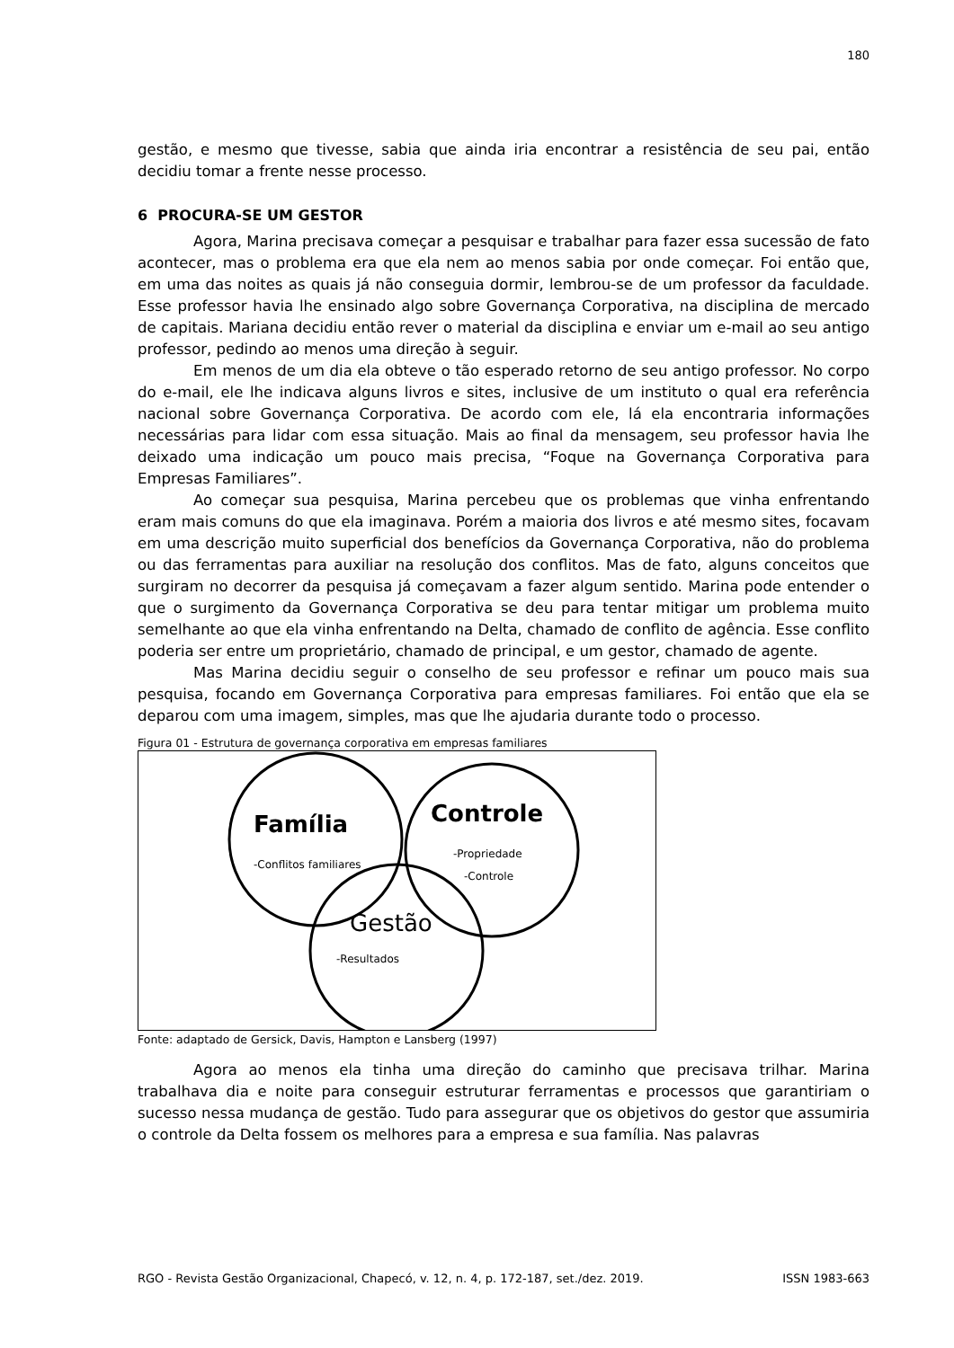180
gestão, e mesmo que tivesse, sabia que ainda iria encontrar a resistência de seu pai, então decidiu tomar a frente nesse processo.
6 PROCURA-SE UM GESTOR
Agora, Marina precisava começar a pesquisar e trabalhar para fazer essa sucessão de fato acontecer, mas o problema era que ela nem ao menos sabia por onde começar. Foi então que, em uma das noites as quais já não conseguia dormir, lembrou-se de um professor da faculdade. Esse professor havia lhe ensinado algo sobre Governança Corporativa, na disciplina de mercado de capitais. Mariana decidiu então rever o material da disciplina e enviar um e-mail ao seu antigo professor, pedindo ao menos uma direção à seguir.
Em menos de um dia ela obteve o tão esperado retorno de seu antigo professor. No corpo do e-mail, ele lhe indicava alguns livros e sites, inclusive de um instituto o qual era referência nacional sobre Governança Corporativa. De acordo com ele, lá ela encontraria informações necessárias para lidar com essa situação. Mais ao final da mensagem, seu professor havia lhe deixado uma indicação um pouco mais precisa, “Foque na Governança Corporativa para Empresas Familiares”.
Ao começar sua pesquisa, Marina percebeu que os problemas que vinha enfrentando eram mais comuns do que ela imaginava. Porém a maioria dos livros e até mesmo sites, focavam em uma descrição muito superficial dos benefícios da Governança Corporativa, não do problema ou das ferramentas para auxiliar na resolução dos conflitos. Mas de fato, alguns conceitos que surgiram no decorrer da pesquisa já começavam a fazer algum sentido. Marina pode entender o que o surgimento da Governança Corporativa se deu para tentar mitigar um problema muito semelhante ao que ela vinha enfrentando na Delta, chamado de conflito de agência. Esse conflito poderia ser entre um proprietário, chamado de principal, e um gestor, chamado de agente.
Mas Marina decidiu seguir o conselho de seu professor e refinar um pouco mais sua pesquisa, focando em Governança Corporativa para empresas familiares. Foi então que ela se deparou com uma imagem, simples, mas que lhe ajudaria durante todo o processo.
Figura 01 - Estrutura de governança corporativa em empresas familiares
Família
-Conflitos familiares
Controle
-Propriedade
-Controle
Gestão
-Resultados
Fonte: adaptado de Gersick, Davis, Hampton e Lansberg (1997)
Agora ao menos ela tinha uma direção do caminho que precisava trilhar. Marina trabalhava dia e noite para conseguir estruturar ferramentas e processos que garantiriam o sucesso nessa mudança de gestão. Tudo para assegurar que os objetivos do gestor que assumiria o controle da Delta fossem os melhores para a empresa e sua família. Nas palavras
RGO - Revista Gestão Organizacional, Chapecó, v. 12, n. 4, p. 172-187, set./dez. 2019. ISSN 1983-663